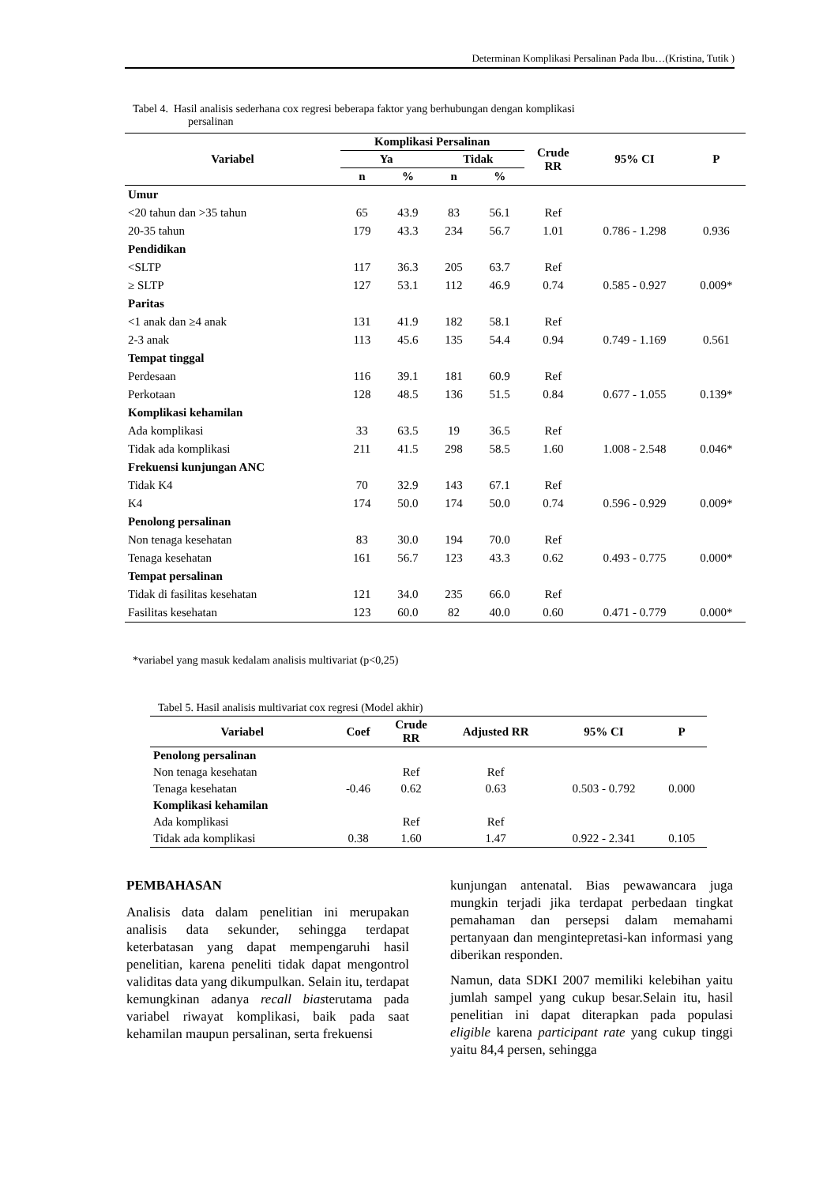Determinan Komplikasi Persalinan Pada Ibu…(Kristina, Tutik )
Tabel 4. Hasil analisis sederhana cox regresi beberapa faktor yang berhubungan dengan komplikasi
persalinan
| Variabel | Komplikasi Persalinan | | | | Crude RR | 95% CI | P |
| --- | --- | --- | --- | --- | --- | --- | --- |
| | Ya | | Tidak | | | | |
| | n | % | n | % | | | |
| Umur | | | | | | | |
| <20 tahun dan >35 tahun | 65 | 43.9 | 83 | 56.1 | Ref | | |
| 20-35 tahun | 179 | 43.3 | 234 | 56.7 | 1.01 | 0.786 - 1.298 | 0.936 |
| Pendidikan | | | | | | | |
| <SLTP | 117 | 36.3 | 205 | 63.7 | Ref | | |
| ≥ SLTP | 127 | 53.1 | 112 | 46.9 | 0.74 | 0.585 - 0.927 | 0.009* |
| Paritas | | | | | | | |
| <1 anak dan ≥4 anak | 131 | 41.9 | 182 | 58.1 | Ref | | |
| 2-3 anak | 113 | 45.6 | 135 | 54.4 | 0.94 | 0.749 - 1.169 | 0.561 |
| Tempat tinggal | | | | | | | |
| Perdesaan | 116 | 39.1 | 181 | 60.9 | Ref | | |
| Perkotaan | 128 | 48.5 | 136 | 51.5 | 0.84 | 0.677 - 1.055 | 0.139* |
| Komplikasi kehamilan | | | | | | | |
| Ada komplikasi | 33 | 63.5 | 19 | 36.5 | Ref | | |
| Tidak ada komplikasi | 211 | 41.5 | 298 | 58.5 | 1.60 | 1.008 - 2.548 | 0.046* |
| Frekuensi kunjungan ANC | | | | | | | |
| Tidak K4 | 70 | 32.9 | 143 | 67.1 | Ref | | |
| K4 | 174 | 50.0 | 174 | 50.0 | 0.74 | 0.596 - 0.929 | 0.009* |
| Penolong persalinan | | | | | | | |
| Non tenaga kesehatan | 83 | 30.0 | 194 | 70.0 | Ref | | |
| Tenaga kesehatan | 161 | 56.7 | 123 | 43.3 | 0.62 | 0.493 - 0.775 | 0.000* |
| Tempat persalinan | | | | | | | |
| Tidak di fasilitas kesehatan | 121 | 34.0 | 235 | 66.0 | Ref | | |
| Fasilitas kesehatan | 123 | 60.0 | 82 | 40.0 | 0.60 | 0.471 - 0.779 | 0.000* |
*variabel yang masuk kedalam analisis multivariat (p<0,25)
Tabel 5. Hasil analisis multivariat cox regresi (Model akhir)
| Variabel | Coef | Crude RR | Adjusted RR | 95% CI | P |
| --- | --- | --- | --- | --- | --- |
| Penolong persalinan | | | | | |
| Non tenaga kesehatan | | Ref | Ref | | |
| Tenaga kesehatan | -0.46 | 0.62 | 0.63 | 0.503 - 0.792 | 0.000 |
| Komplikasi kehamilan | | | | | |
| Ada komplikasi | | Ref | Ref | | |
| Tidak ada komplikasi | 0.38 | 1.60 | 1.47 | 0.922 - 2.341 | 0.105 |
PEMBAHASAN
Analisis data dalam penelitian ini merupakan analisis data sekunder, sehingga terdapat keterbatasan yang dapat mempengaruhi hasil penelitian, karena peneliti tidak dapat mengontrol validitas data yang dikumpulkan. Selain itu, terdapat kemungkinan adanya recall biasterutama pada variabel riwayat komplikasi, baik pada saat kehamilan maupun persalinan, serta frekuensi
kunjungan antenatal. Bias pewawancara juga mungkin terjadi jika terdapat perbedaan tingkat pemahaman dan persepsi dalam memahami pertanyaan dan mengintepretasi-kan informasi yang diberikan responden.
Namun, data SDKI 2007 memiliki kelebihan yaitu jumlah sampel yang cukup besar.Selain itu, hasil penelitian ini dapat diterapkan pada populasi eligible karena participant rate yang cukup tinggi yaitu 84,4 persen, sehingga